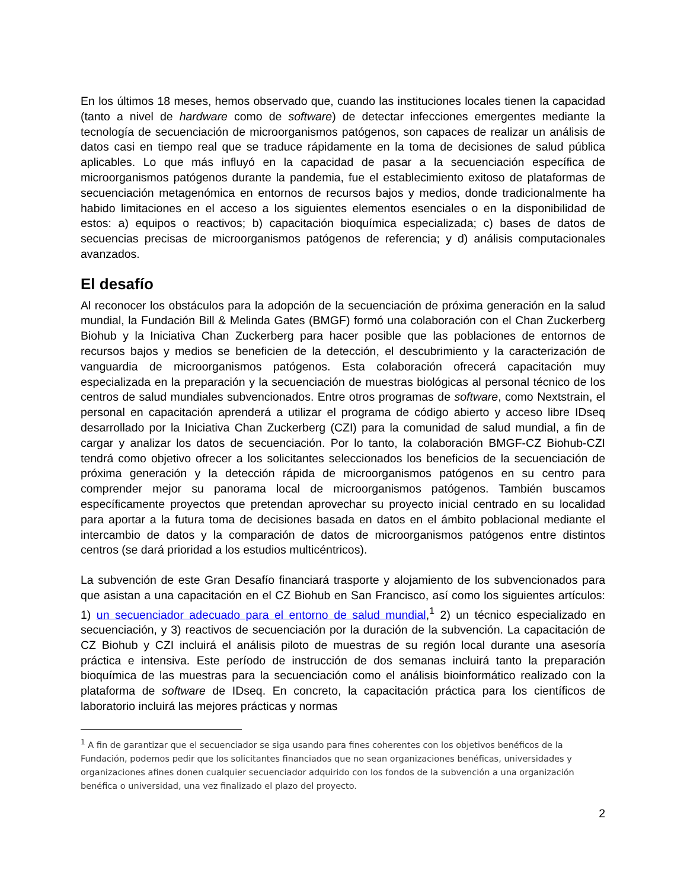En los últimos 18 meses, hemos observado que, cuando las instituciones locales tienen la capacidad (tanto a nivel de hardware como de software) de detectar infecciones emergentes mediante la tecnología de secuenciación de microorganismos patógenos, son capaces de realizar un análisis de datos casi en tiempo real que se traduce rápidamente en la toma de decisiones de salud pública aplicables. Lo que más influyó en la capacidad de pasar a la secuenciación específica de microorganismos patógenos durante la pandemia, fue el establecimiento exitoso de plataformas de secuenciación metagenómica en entornos de recursos bajos y medios, donde tradicionalmente ha habido limitaciones en el acceso a los siguientes elementos esenciales o en la disponibilidad de estos: a) equipos o reactivos; b) capacitación bioquímica especializada; c) bases de datos de secuencias precisas de microorganismos patógenos de referencia; y d) análisis computacionales avanzados.
El desafío
Al reconocer los obstáculos para la adopción de la secuenciación de próxima generación en la salud mundial, la Fundación Bill & Melinda Gates (BMGF) formó una colaboración con el Chan Zuckerberg Biohub y la Iniciativa Chan Zuckerberg para hacer posible que las poblaciones de entornos de recursos bajos y medios se beneficien de la detección, el descubrimiento y la caracterización de vanguardia de microorganismos patógenos. Esta colaboración ofrecerá capacitación muy especializada en la preparación y la secuenciación de muestras biológicas al personal técnico de los centros de salud mundiales subvencionados. Entre otros programas de software, como Nextstrain, el personal en capacitación aprenderá a utilizar el programa de código abierto y acceso libre IDseq desarrollado por la Iniciativa Chan Zuckerberg (CZI) para la comunidad de salud mundial, a fin de cargar y analizar los datos de secuenciación. Por lo tanto, la colaboración BMGF-CZ Biohub-CZI tendrá como objetivo ofrecer a los solicitantes seleccionados los beneficios de la secuenciación de próxima generación y la detección rápida de microorganismos patógenos en su centro para comprender mejor su panorama local de microorganismos patógenos. También buscamos específicamente proyectos que pretendan aprovechar su proyecto inicial centrado en su localidad para aportar a la futura toma de decisiones basada en datos en el ámbito poblacional mediante el intercambio de datos y la comparación de datos de microorganismos patógenos entre distintos centros (se dará prioridad a los estudios multicéntricos).
La subvención de este Gran Desafío financiará trasporte y alojamiento de los subvencionados para que asistan a una capacitación en el CZ Biohub en San Francisco, así como los siguientes artículos: 1) un secuenciador adecuado para el entorno de salud mundial,<sup>1</sup> 2) un técnico especializado en secuenciación, y 3) reactivos de secuenciación por la duración de la subvención. La capacitación de CZ Biohub y CZI incluirá el análisis piloto de muestras de su región local durante una asesoría práctica e intensiva. Este período de instrucción de dos semanas incluirá tanto la preparación bioquímica de las muestras para la secuenciación como el análisis bioinformático realizado con la plataforma de software de IDseq. En concreto, la capacitación práctica para los científicos de laboratorio incluirá las mejores prácticas y normas
<sup>1</sup> A fin de garantizar que el secuenciador se siga usando para fines coherentes con los objetivos benéficos de la Fundación, podemos pedir que los solicitantes financiados que no sean organizaciones benéficas, universidades y organizaciones afines donen cualquier secuenciador adquirido con los fondos de la subvención a una organización benéfica o universidad, una vez finalizado el plazo del proyecto.
2